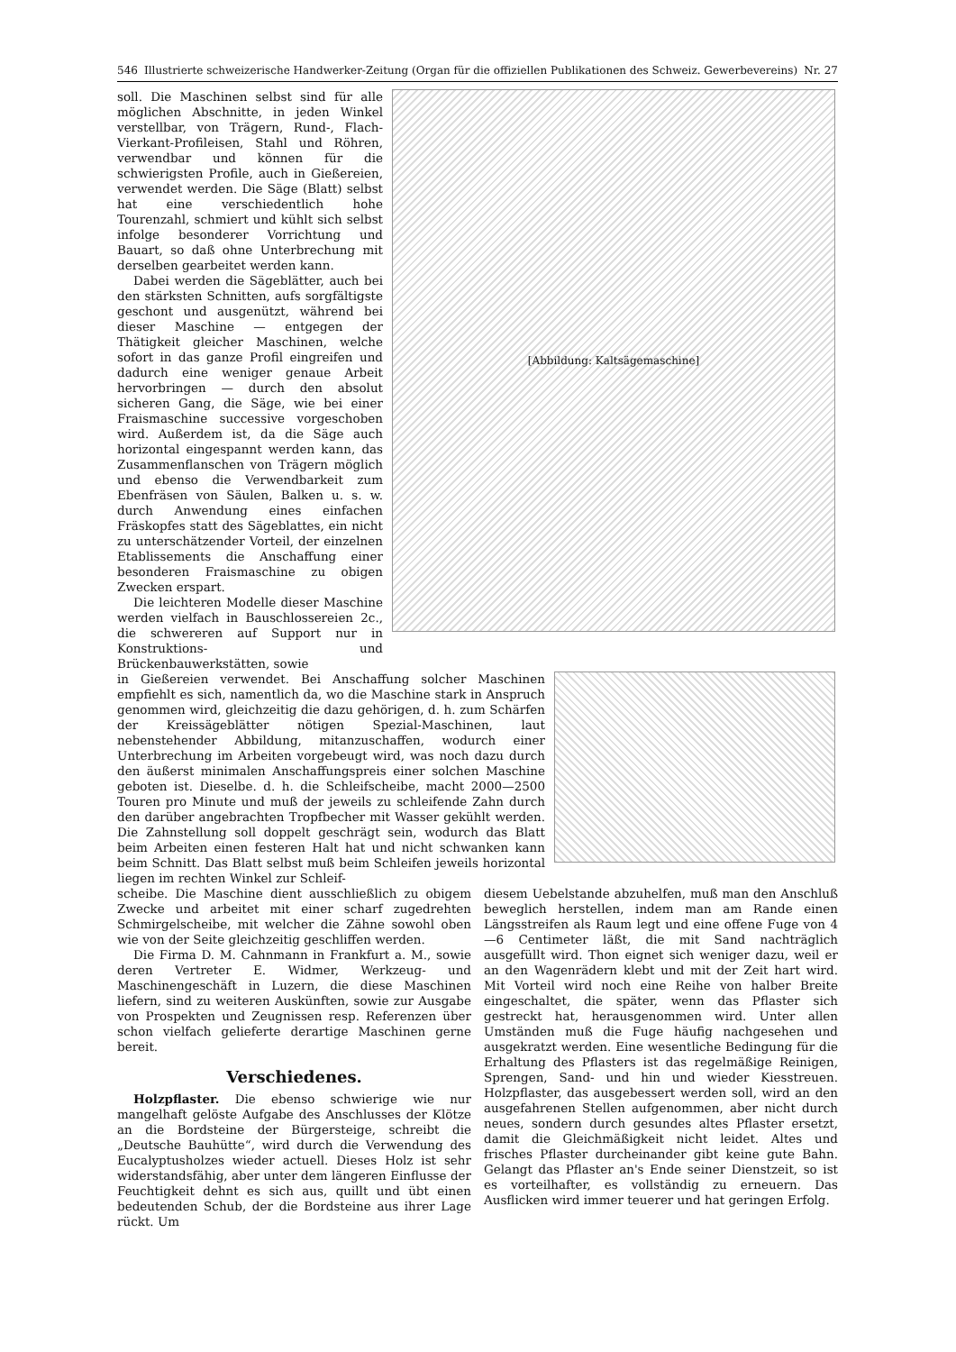546 Illustrierte schweizerische Handwerker-Zeitung (Organ für die offiziellen Publikationen des Schweiz. Gewerbevereins) Nr. 27
soll. Die Maschinen selbst sind für alle möglichen Abschnitte, in jeden Winkel verstellbar, von Trägern, Rund-, Flach- Vierkant-Profileisen, Stahl und Röhren, verwendbar und können für die schwierigsten Profile, auch in Gießereien, verwendet werden. Die Säge (Blatt) selbst hat eine verschiedentlich hohe Tourenzahl, schmiert und kühlt sich selbst infolge besonderer Vorrichtung und Bauart, so daß ohne Unterbrechung mit derselben gearbeitet werden kann.
Dabei werden die Sägeblätter, auch bei den stärksten Schnitten, aufs sorgfältigste geschont und ausgenützt, während bei dieser Maschine — entgegen der Thätigkeit gleicher Maschinen, welche sofort in das ganze Profil eingreifen und dadurch eine weniger genaue Arbeit hervorbringen — durch den absolut sicheren Gang, die Säge, wie bei einer Fraismaschine successive vorgeschoben wird. Außerdem ist, da die Säge auch horizontal eingespannt werden kann, das Zusammenflanschen von Trägern möglich und ebenso die Verwendbarkeit zum Ebenfräsen von Säulen, Balken u. s. w. durch Anwendung eines einfachen Fräskopfes statt des Sägeblattes, ein nicht zu unterschätzender Vorteil, der einzelnen Etablissements die Anschaffung einer besonderen Fraismaschine zu obigen Zwecken erspart.
Die leichteren Modelle dieser Maschine werden vielfach in Bauschlossereien 2c., die schwereren auf Support nur in Konstruktions- und Brückenbauwerkstätten, sowie
[Abbildung: Kaltsägemaschine]
in Gießereien verwendet. Bei Anschaffung solcher Maschinen empfiehlt es sich, namentlich da, wo die Maschine stark in Anspruch genommen wird, gleichzeitig die dazu gehörigen, d. h. zum Schärfen der Kreissägeblätter nötigen Spezial-Maschinen, laut nebenstehender Abbildung, mitanzuschaffen, wodurch einer Unterbrechung im Arbeiten vorgebeugt wird, was noch dazu durch den äußerst minimalen Anschaffungspreis einer solchen Maschine geboten ist. Dieselbe. d. h. die Schleifscheibe, macht 2000—2500 Touren pro Minute und muß der jeweils zu schleifende Zahn durch den darüber angebrachten Tropfbecher mit Wasser gekühlt werden. Die Zahnstellung soll doppelt geschrägt sein, wodurch das Blatt beim Arbeiten einen festeren Halt hat und nicht schwanken kann beim Schnitt. Das Blatt selbst muß beim Schleifen jeweils horizontal liegen im rechten Winkel zur Schleif-
scheibe. Die Maschine dient ausschließlich zu obigem Zwecke und arbeitet mit einer scharf zugedrehten Schmirgelscheibe, mit welcher die Zähne sowohl oben wie von der Seite gleichzeitig geschliffen werden.
Die Firma D. M. Cahnmann in Frankfurt a. M., sowie deren Vertreter E. Widmer, Werkzeug- und Maschinengeschäft in Luzern, die diese Maschinen liefern, sind zu weiteren Auskünften, sowie zur Ausgabe von Prospekten und Zeugnissen resp. Referenzen über schon vielfach gelieferte derartige Maschinen gerne bereit.
Verschiedenes.
Holzpflaster. Die ebenso schwierige wie nur mangelhaft gelöste Aufgabe des Anschlusses der Klötze an die Bordsteine der Bürgersteige, schreibt die „Deutsche Bauhütte“, wird durch die Verwendung des Eucalyptusholzes wieder actuell. Dieses Holz ist sehr widerstandsfähig, aber unter dem längeren Einflusse der Feuchtigkeit dehnt es sich aus, quillt und übt einen bedeutenden Schub, der die Bordsteine aus ihrer Lage rückt. Um
diesem Uebelstande abzuhelfen, muß man den Anschluß beweglich herstellen, indem man am Rande einen Längsstreifen als Raum legt und eine offene Fuge von 4—6 Centimeter läßt, die mit Sand nachträglich ausgefüllt wird. Thon eignet sich weniger dazu, weil er an den Wagenrädern klebt und mit der Zeit hart wird. Mit Vorteil wird noch eine Reihe von halber Breite eingeschaltet, die später, wenn das Pflaster sich gestreckt hat, herausgenommen wird. Unter allen Umständen muß die Fuge häufig nachgesehen und ausgekratzt werden. Eine wesentliche Bedingung für die Erhaltung des Pflasters ist das regelmäßige Reinigen, Sprengen, Sand- und hin und wieder Kiesstreuen. Holzpflaster, das ausgebessert werden soll, wird an den ausgefahrenen Stellen aufgenommen, aber nicht durch neues, sondern durch gesundes altes Pflaster ersetzt, damit die Gleichmäßigkeit nicht leidet. Altes und frisches Pflaster durcheinander gibt keine gute Bahn. Gelangt das Pflaster an's Ende seiner Dienstzeit, so ist es vorteilhafter, es vollständig zu erneuern. Das Ausflicken wird immer teuerer und hat geringen Erfolg.